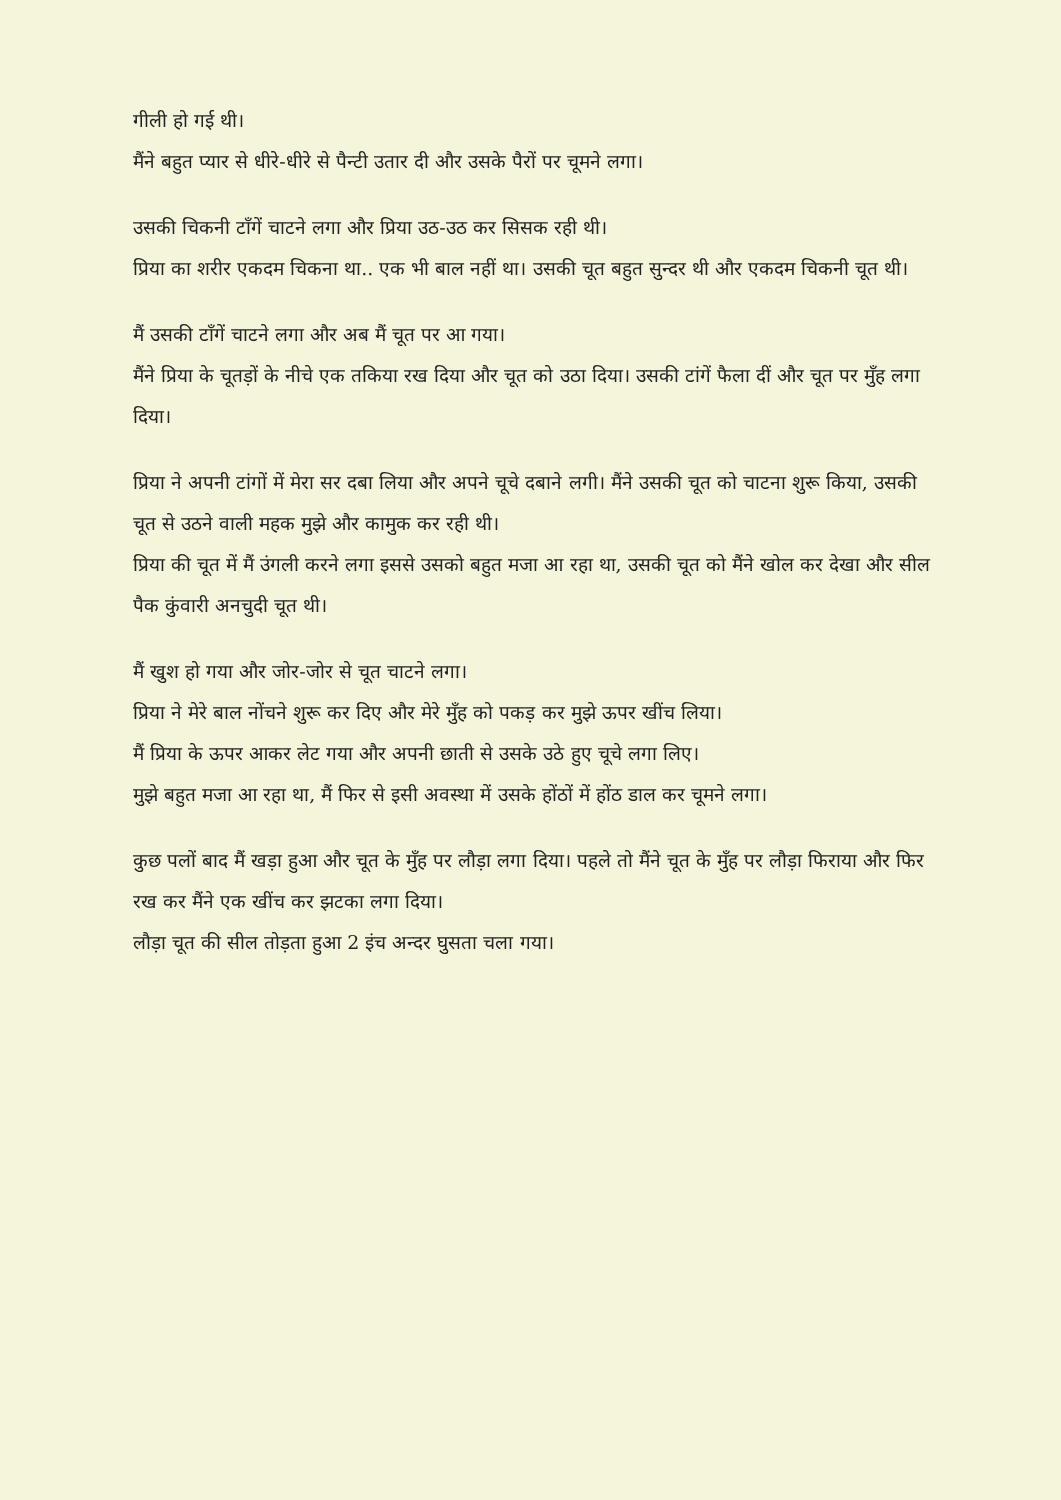गीली हो गई थी।
मैंने बहुत प्यार से धीरे-धीरे से पैन्टी उतार दी और उसके पैरों पर चूमने लगा।
उसकी चिकनी टाँगें चाटने लगा और प्रिया उठ-उठ कर सिसक रही थी।
प्रिया का शरीर एकदम चिकना था.. एक भी बाल नहीं था। उसकी चूत बहुत सुन्दर थी और एकदम चिकनी चूत थी।
मैं उसकी टाँगें चाटने लगा और अब मैं चूत पर आ गया।
मैंने प्रिया के चूतड़ों के नीचे एक तकिया रख दिया और चूत को उठा दिया। उसकी टांगें फैला दीं और चूत पर मुँह लगा दिया।
प्रिया ने अपनी टांगों में मेरा सर दबा लिया और अपने चूचे दबाने लगी। मैंने उसकी चूत को चाटना शुरू किया, उसकी चूत से उठने वाली महक मुझे और कामुक कर रही थी।
प्रिया की चूत में मैं उंगली करने लगा इससे उसको बहुत मजा आ रहा था, उसकी चूत को मैंने खोल कर देखा और सील पैक कुंवारी अनचुदी चूत थी।
मैं खुश हो गया और जोर-जोर से चूत चाटने लगा।
प्रिया ने मेरे बाल नोंचने शुरू कर दिए और मेरे मुँह को पकड़ कर मुझे ऊपर खींच लिया।
मैं प्रिया के ऊपर आकर लेट गया और अपनी छाती से उसके उठे हुए चूचे लगा लिए।
मुझे बहुत मजा आ रहा था, मैं फिर से इसी अवस्था में उसके होंठों में होंठ डाल कर चूमने लगा।
कुछ पलों बाद मैं खड़ा हुआ और चूत के मुँह पर लौड़ा लगा दिया। पहले तो मैंने चूत के मुँह पर लौड़ा फिराया और फिर रख कर मैंने एक खींच कर झटका लगा दिया।
लौड़ा चूत की सील तोड़ता हुआ 2 इंच अन्दर घुसता चला गया।